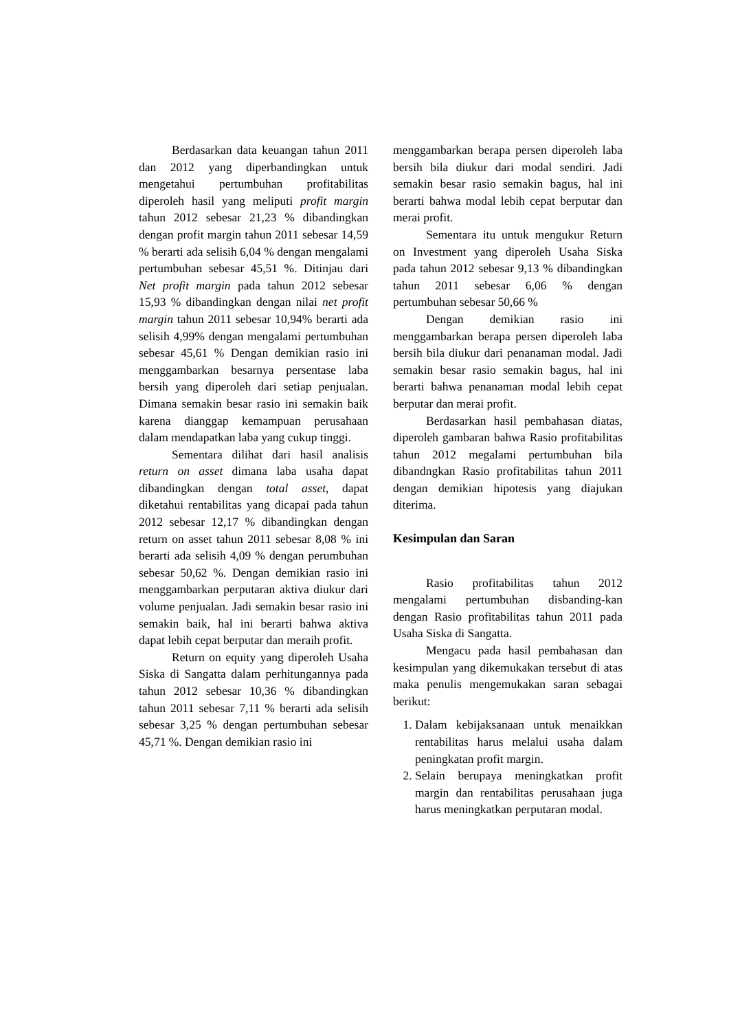Berdasarkan data keuangan tahun 2011 dan 2012 yang diperbandingkan untuk mengetahui pertumbuhan profitabilitas diperoleh hasil yang meliputi profit margin tahun 2012 sebesar 21,23 % dibandingkan dengan profit margin tahun 2011 sebesar 14,59 % berarti ada selisih 6,04 % dengan mengalami pertumbuhan sebesar 45,51 %. Ditinjau dari Net profit margin pada tahun 2012 sebesar 15,93 % dibandingkan dengan nilai net profit margin tahun 2011 sebesar 10,94% berarti ada selisih 4,99% dengan mengalami pertumbuhan sebesar 45,61 % Dengan demikian rasio ini menggambarkan besarnya persentase laba bersih yang diperoleh dari setiap penjualan. Dimana semakin besar rasio ini semakin baik karena dianggap kemampuan perusahaan dalam mendapatkan laba yang cukup tinggi.
Sementara dilihat dari hasil analisis return on asset dimana laba usaha dapat dibandingkan dengan total asset, dapat diketahui rentabilitas yang dicapai pada tahun 2012 sebesar 12,17 % dibandingkan dengan return on asset tahun 2011 sebesar 8,08 % ini berarti ada selisih 4,09 % dengan perumbuhan sebesar 50,62 %. Dengan demikian rasio ini menggambarkan perputaran aktiva diukur dari volume penjualan. Jadi semakin besar rasio ini semakin baik, hal ini berarti bahwa aktiva dapat lebih cepat berputar dan meraih profit.
Return on equity yang diperoleh Usaha Siska di Sangatta dalam perhitungannya pada tahun 2012 sebesar 10,36 % dibandingkan tahun 2011 sebesar 7,11 % berarti ada selisih sebesar 3,25 % dengan pertumbuhan sebesar 45,71 %. Dengan demikian rasio ini
menggambarkan berapa persen diperoleh laba bersih bila diukur dari modal sendiri. Jadi semakin besar rasio semakin bagus, hal ini berarti bahwa modal lebih cepat berputar dan merai profit.
Sementara itu untuk mengukur Return on Investment yang diperoleh Usaha Siska pada tahun 2012 sebesar 9,13 % dibandingkan tahun 2011 sebesar 6,06 % dengan pertumbuhan sebesar 50,66 %
Dengan demikian rasio ini menggambarkan berapa persen diperoleh laba bersih bila diukur dari penanaman modal. Jadi semakin besar rasio semakin bagus, hal ini berarti bahwa penanaman modal lebih cepat berputar dan merai profit.
Berdasarkan hasil pembahasan diatas, diperoleh gambaran bahwa Rasio profitabilitas tahun 2012 megalami pertumbuhan bila dibandngkan Rasio profitabilitas tahun 2011 dengan demikian hipotesis yang diajukan diterima.
Kesimpulan dan Saran
Rasio profitabilitas tahun 2012 mengalami pertumbuhan disbanding-kan dengan Rasio profitabilitas tahun 2011 pada Usaha Siska di Sangatta.
Mengacu pada hasil pembahasan dan kesimpulan yang dikemukakan tersebut di atas maka penulis mengemukakan saran sebagai berikut:
1. Dalam kebijaksanaan untuk menaikkan rentabilitas harus melalui usaha dalam peningkatan profit margin.
2. Selain berupaya meningkatkan profit margin dan rentabilitas perusahaan juga harus meningkatkan perputaran modal.